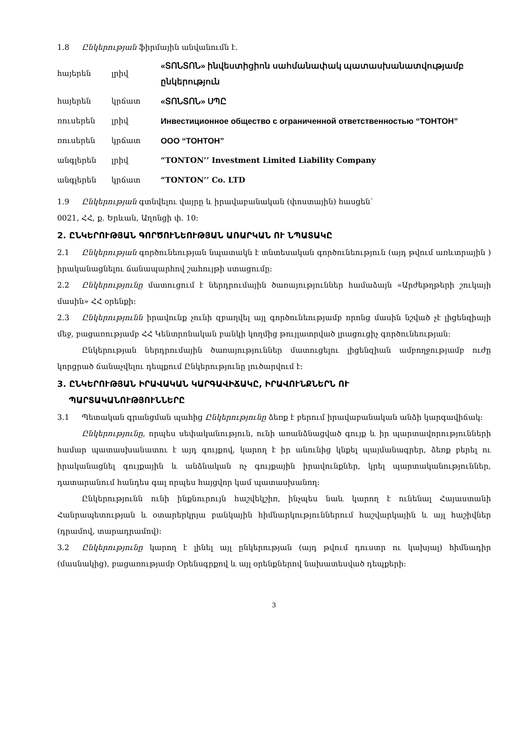1.8 Ընկերության ֆիրմային անվանումն է.
| հայերեն | լրիվ | «ՏՈՆՏՈՆ» ինվեստիցիոն սահմանափակ պատասխանատվությամբ ընկերություն |
| հայերեն | կրճատ | «ՏՈՆՏՈՆ» ՍՊԸ |
| ռուսերեն | լրիվ | Инвестиционное общество с ограниченной ответственностью “ТОНТОН” |
| ռուսերեն | կրճատ | ООО “ТОНТОН” |
| անգլերեն | լրիվ | “TONTON’’ Investment Limited Liability Company |
| անգլերեն | կրճատ | “TONTON’’ Co. LTD |
1.9 Ընկերության գտնվելու վայրը և իրավաբանական (փոստային) հասցեն՝
0021, ՀՀ, ք. Երևան, Աղոնցի փ. 10:
2. ԸՆԿԵՐՈՒԹՅԱՆ ԳՈՐԾՈՒՆԵՈՒԹՅԱՆ ԱՌԱՐԿԱՆ ՈՒ ՆՊԱՏԱԿԸ
2.1 Ընկերության գործունեության նպատակն է տնտեսական գործունեություն (այդ թվում առևտրային ) իրականացնելու ճանապարհով շահույթի ստացումը:
2.2 Ընկերությունը մատուցում է ներդրումային ծառայություններ համաձայն «Արժեթղթերի շուկայի մասին» ՀՀ օրենքի:
2.3 Ընկերությունն իրավունք չունի զբաղվել այլ գործունեությամբ որոնց մասին նշված չէ լիցենզիայի մեջ, բացառությամբ ՀՀ Կենտրոնական բանկի կողմից թույլատրված լրացուցիչ գործունեության:
Ընկերության ներդրումային ծառայություններ մատուցելու լիցենզիան ամբողջությամբ ուժը կորցրած ճանաչվելու դեպքում Ընկերությունը լուծարվում է:
3. ԸՆԿԵՐՈՒԹՅԱՆ ԻՐԱՎԱԿԱՆ ԿԱՐԳԱՎԻՃԱԿԸ, ԻՐԱՎՈՒՆՔՆԵՐՆ ՈՒ
ՊԱՐՏԱԿԱՆՈՒԹՅՈՒՆՆԵՐԸ
3.1 Պետական գրանցման պահից Ընկերությունը ձեռք է բերում իրավաբանական անձի կարգավիճակ:
Ընկերությունը, որպես սեփականություն, ունի առանձնացված գույք և իր պարտավորությունների համար պատասխանատու է այդ գույքով, կարող է իր անունից կնքել պայմանագրեր, ձեռք բերել ու իրականացնել գույքային և անձնական ոչ գույքային իրավունքներ, կրել պարտականություններ, դատարանում հանդես գալ որպես հայցվոր կամ պատասխանող:
Ընկերությունն ունի ինքնուրույն հաշվեկշիռ, ինչպես նաև կարող է ունենալ Հայաստանի Հանրապետության և օտարերկրյա բանկային հիմնարկություններում հաշվարկային և այլ հաշիվներ (դրամով, տարադրամով):
3.2 Ընկերությունը կարող է լինել այլ ընկերության (այդ թվում դուստր ու կախյալ) հիմնադիր (մասնակից), բացառությամբ Օրենսգրքով և այլ օրենքներով նախատեսված դեպքերի:
3